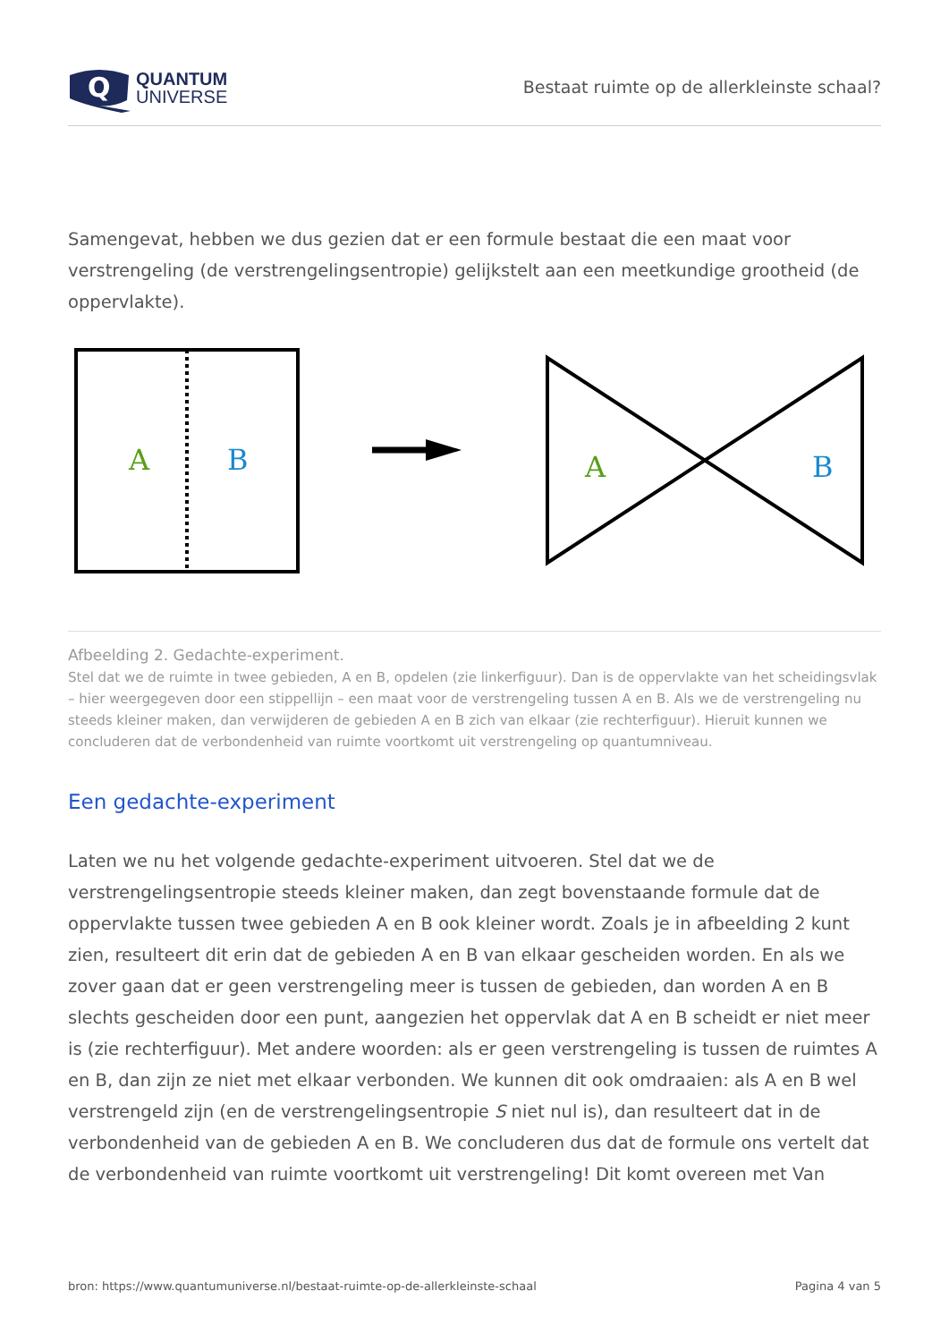Q
QUANTUM
UNIVERSE
Bestaat ruimte op de allerkleinste schaal?
Samengevat, hebben we dus gezien dat er een formule bestaat die een maat voor verstrengeling (de verstrengelingsentropie) gelijkstelt aan een meetkundige grootheid (de oppervlakte).
A
B
A
B
Afbeelding 2. Gedachte-experiment.
Stel dat we de ruimte in twee gebieden, A en B, opdelen (zie linkerfiguur). Dan is de oppervlakte van het scheidingsvlak – hier weergegeven door een stippellijn – een maat voor de verstrengeling tussen A en B. Als we de verstrengeling nu steeds kleiner maken, dan verwijderen de gebieden A en B zich van elkaar (zie rechterfiguur). Hieruit kunnen we concluderen dat de verbondenheid van ruimte voortkomt uit verstrengeling op quantumniveau.
Een gedachte-experiment
Laten we nu het volgende gedachte-experiment uitvoeren. Stel dat we de verstrengelingsentropie steeds kleiner maken, dan zegt bovenstaande formule dat de oppervlakte tussen twee gebieden A en B ook kleiner wordt. Zoals je in afbeelding 2 kunt zien, resulteert dit erin dat de gebieden A en B van elkaar gescheiden worden. En als we zover gaan dat er geen verstrengeling meer is tussen de gebieden, dan worden A en B slechts gescheiden door een punt, aangezien het oppervlak dat A en B scheidt er niet meer is (zie rechterfiguur). Met andere woorden: als er geen verstrengeling is tussen de ruimtes A en B, dan zijn ze niet met elkaar verbonden. We kunnen dit ook omdraaien: als A en B wel verstrengeld zijn (en de verstrengelingsentropie S niet nul is), dan resulteert dat in de verbondenheid van de gebieden A en B. We concluderen dus dat de formule ons vertelt dat de verbondenheid van ruimte voortkomt uit verstrengeling! Dit komt overeen met Van
bron: https://www.quantumuniverse.nl/bestaat-ruimte-op-de-allerkleinste-schaal Pagina 4 van 5